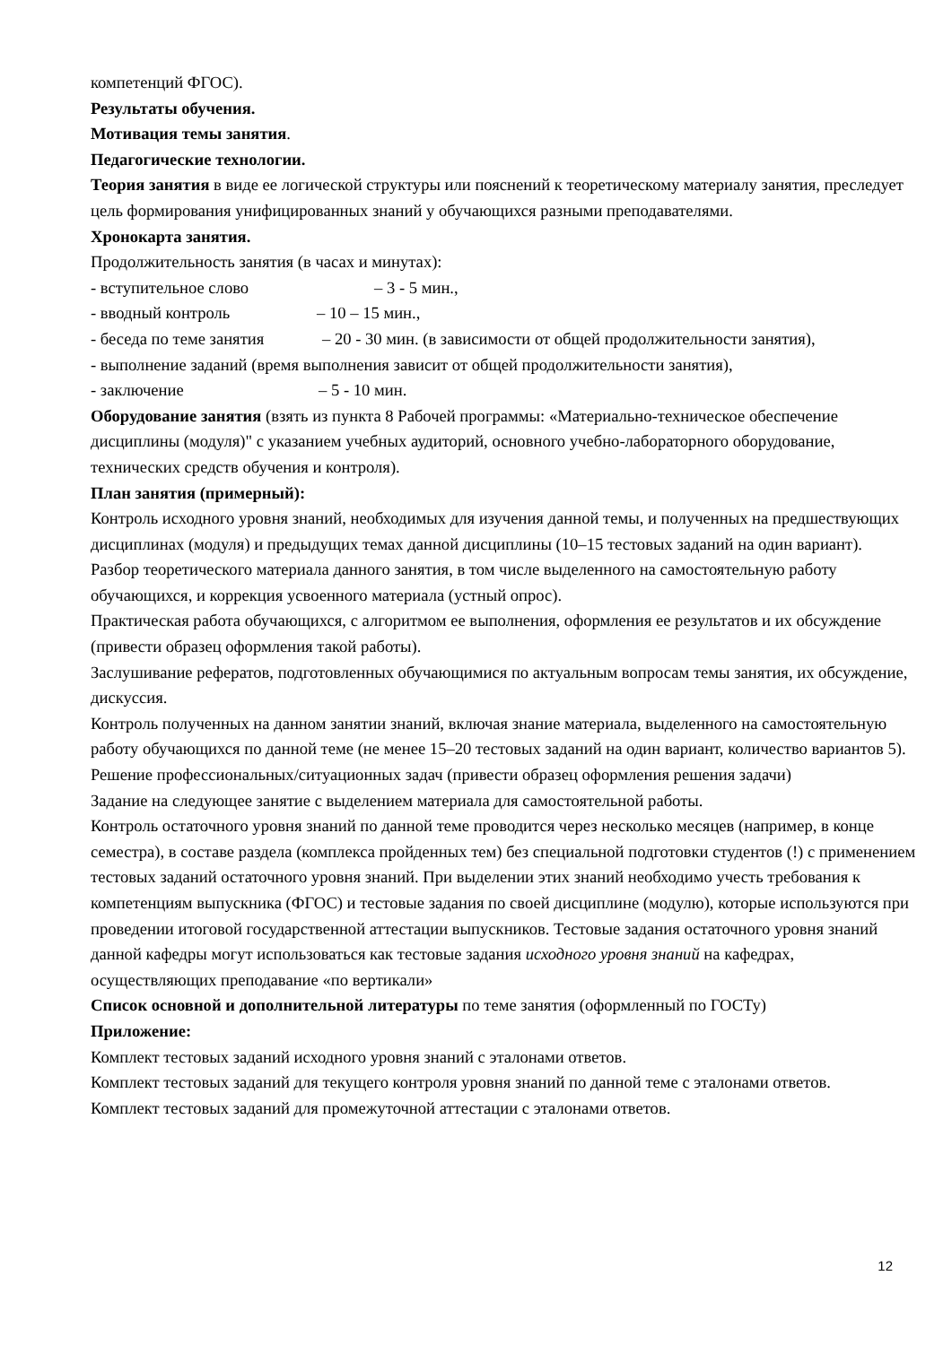компетенций ФГОС).
Результаты обучения.
Мотивация темы занятия.
Педагогические технологии.
Теория занятия в виде ее логической структуры или пояснений к теоретическому материалу занятия, преследует цель формирования унифицированных знаний у обучающихся разными преподавателями.
Хронокарта занятия.
Продолжительность занятия (в часах и минутах):
- вступительное слово – 3 - 5 мин.,
- вводный контроль – 10 – 15 мин.,
- беседа по теме занятия – 20 - 30 мин. (в зависимости от общей продолжительности занятия),
- выполнение заданий (время выполнения зависит от общей продолжительности занятия),
- заключение – 5 - 10 мин.
Оборудование занятия (взять из пункта 8 Рабочей программы: «Материально-техническое обеспечение дисциплины (модуля)" с указанием учебных аудиторий, основного учебно-лабораторного оборудование, технических средств обучения и контроля).
План занятия (примерный):
Контроль исходного уровня знаний, необходимых для изучения данной темы, и полученных на предшествующих дисциплинах (модуля) и предыдущих темах данной дисциплины (10–15 тестовых заданий на один вариант).
Разбор теоретического материала данного занятия, в том числе выделенного на самостоятельную работу обучающихся, и коррекция усвоенного материала (устный опрос).
Практическая работа обучающихся, с алгоритмом ее выполнения, оформления ее результатов и их обсуждение (привести образец оформления такой работы).
Заслушивание рефератов, подготовленных обучающимися по актуальным вопросам темы занятия, их обсуждение, дискуссия.
Контроль полученных на данном занятии знаний, включая знание материала, выделенного на самостоятельную работу обучающихся по данной теме (не менее 15–20 тестовых заданий на один вариант, количество вариантов 5).
Решение профессиональных/ситуационных задач (привести образец оформления решения задачи)
Задание на следующее занятие с выделением материала для самостоятельной работы.
Контроль остаточного уровня знаний по данной теме проводится через несколько месяцев (например, в конце семестра), в составе раздела (комплекса пройденных тем) без специальной подготовки студентов (!) с применением тестовых заданий остаточного уровня знаний. При выделении этих знаний необходимо учесть требования к компетенциям выпускника (ФГОС) и тестовые задания по своей дисциплине (модулю), которые используются при проведении итоговой государственной аттестации выпускников. Тестовые задания остаточного уровня знаний данной кафедры могут использоваться как тестовые задания исходного уровня знаний на кафедрах, осуществляющих преподавание «по вертикали»
Список основной и дополнительной литературы по теме занятия (оформленный по ГОСТу)
Приложение:
Комплект тестовых заданий исходного уровня знаний с эталонами ответов.
Комплект тестовых заданий для текущего контроля уровня знаний по данной теме с эталонами ответов.
Комплект тестовых заданий для промежуточной аттестации с эталонами ответов.
12